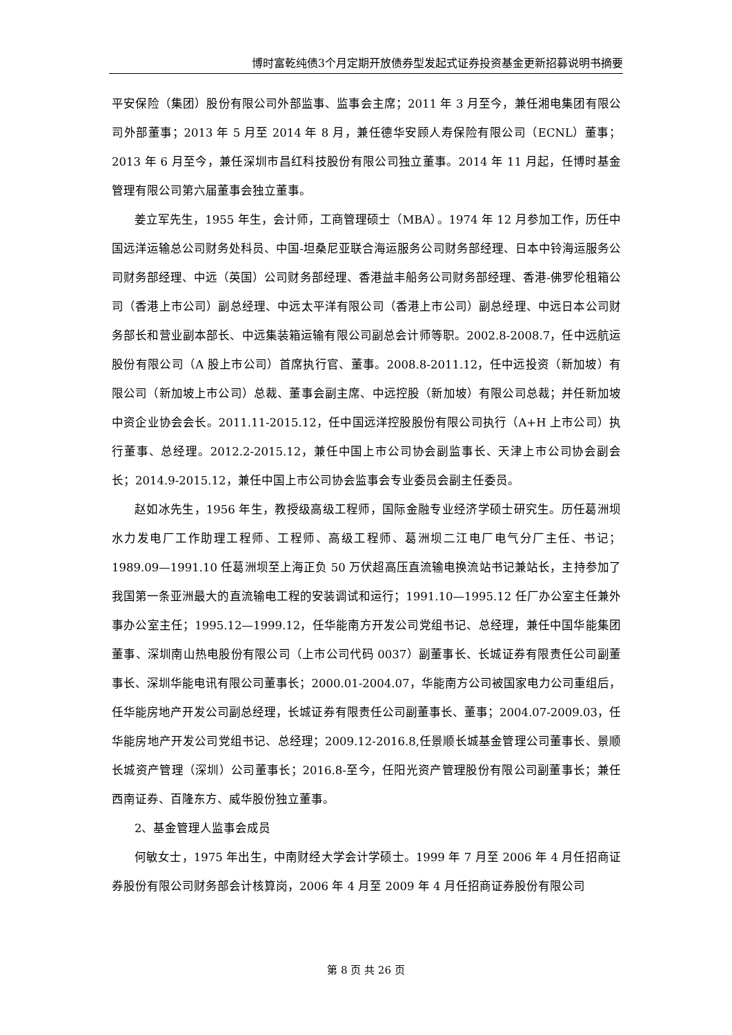博时富乾纯债3个月定期开放债券型发起式证券投资基金更新招募说明书摘要
平安保险（集团）股份有限公司外部监事、监事会主席；2011 年 3 月至今，兼任湘电集团有限公司外部董事；2013 年 5 月至 2014 年 8 月，兼任德华安顾人寿保险有限公司（ECNL）董事；2013 年 6 月至今，兼任深圳市昌红科技股份有限公司独立董事。2014 年 11 月起，任博时基金管理有限公司第六届董事会独立董事。
姜立军先生，1955 年生，会计师，工商管理硕士（MBA）。1974 年 12 月参加工作，历任中国远洋运输总公司财务处科员、中国-坦桑尼亚联合海运服务公司财务部经理、日本中铃海运服务公司财务部经理、中远（英国）公司财务部经理、香港益丰船务公司财务部经理、香港-佛罗伦租箱公司（香港上市公司）副总经理、中远太平洋有限公司（香港上市公司）副总经理、中远日本公司财务部长和营业副本部长、中远集装箱运输有限公司副总会计师等职。2002.8-2008.7，任中远航运股份有限公司（A 股上市公司）首席执行官、董事。2008.8-2011.12，任中远投资（新加坡）有限公司（新加坡上市公司）总裁、董事会副主席、中远控股（新加坡）有限公司总裁；并任新加坡中资企业协会会长。2011.11-2015.12，任中国远洋控股股份有限公司执行（A+H 上市公司）执行董事、总经理。2012.2-2015.12，兼任中国上市公司协会副监事长、天津上市公司协会副会长；2014.9-2015.12，兼任中国上市公司协会监事会专业委员会副主任委员。
赵如冰先生，1956 年生，教授级高级工程师，国际金融专业经济学硕士研究生。历任葛洲坝水力发电厂工作助理工程师、工程师、高级工程师、葛洲坝二江电厂电气分厂主任、书记；1989.09—1991.10 任葛洲坝至上海正负 50 万伏超高压直流输电换流站书记兼站长，主持参加了我国第一条亚洲最大的直流输电工程的安装调试和运行；1991.10—1995.12 任厂办公室主任兼外事办公室主任；1995.12—1999.12，任华能南方开发公司党组书记、总经理，兼任中国华能集团董事、深圳南山热电股份有限公司（上市公司代码 0037）副董事长、长城证券有限责任公司副董事长、深圳华能电讯有限公司董事长；2000.01-2004.07，华能南方公司被国家电力公司重组后，任华能房地产开发公司副总经理，长城证券有限责任公司副董事长、董事；2004.07-2009.03，任华能房地产开发公司党组书记、总经理；2009.12-2016.8,任景顺长城基金管理公司董事长、景顺长城资产管理（深圳）公司董事长；2016.8-至今，任阳光资产管理股份有限公司副董事长；兼任西南证券、百隆东方、威华股份独立董事。
2、基金管理人监事会成员
何敏女士，1975 年出生，中南财经大学会计学硕士。1999 年 7 月至 2006 年 4 月任招商证券股份有限公司财务部会计核算岗，2006 年 4 月至 2009 年 4 月任招商证券股份有限公司
第 8 页 共 26 页